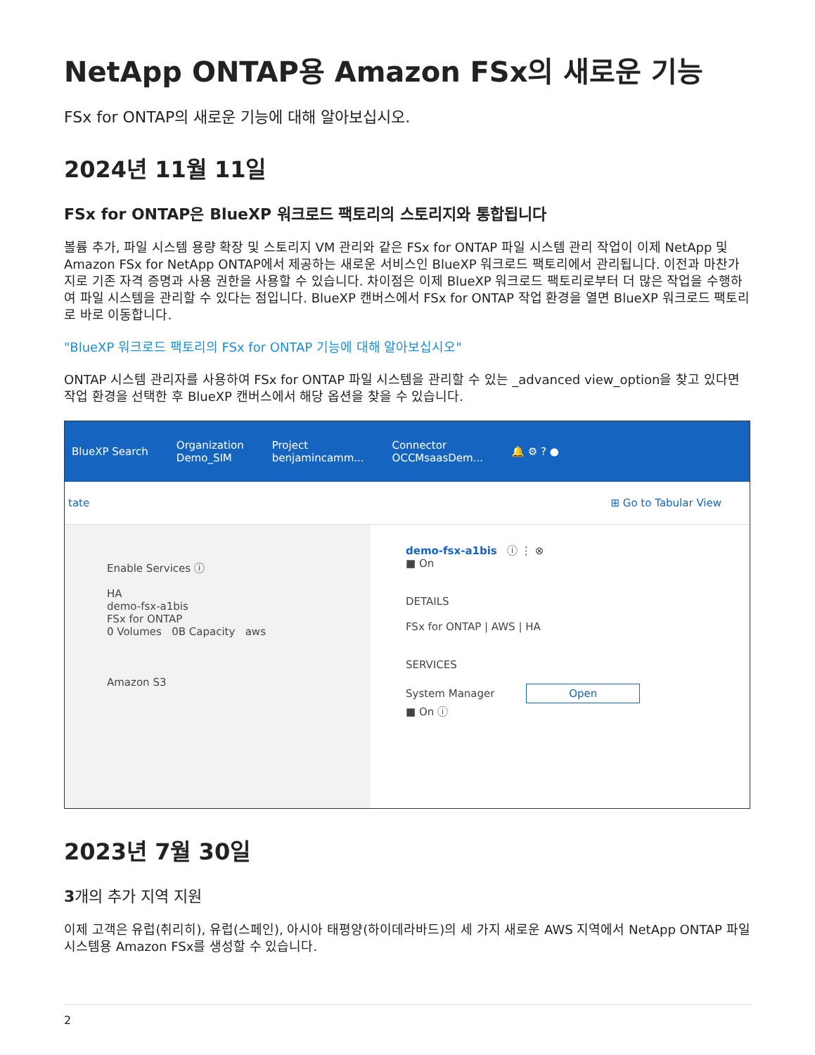NetApp ONTAP용 Amazon FSx의 새로운 기능
FSx for ONTAP의 새로운 기능에 대해 알아보십시오.
2024년 11월 11일
FSx for ONTAP은 BlueXP 워크로드 팩토리의 스토리지와 통합됩니다
볼륨 추가, 파일 시스템 용량 확장 및 스토리지 VM 관리와 같은 FSx for ONTAP 파일 시스템 관리 작업이 이제 NetApp 및 Amazon FSx for NetApp ONTAP에서 제공하는 새로운 서비스인 BlueXP 워크로드 팩토리에서 관리됩니다. 이전과 마찬가지로 기존 자격 증명과 사용 권한을 사용할 수 있습니다. 차이점은 이제 BlueXP 워크로드 팩토리로부터 더 많은 작업을 수행하여 파일 시스템을 관리할 수 있다는 점입니다. BlueXP 캔버스에서 FSx for ONTAP 작업 환경을 열면 BlueXP 워크로드 팩토리로 바로 이동합니다.
"BlueXP 워크로드 팩토리의 FSx for ONTAP 기능에 대해 알아보십시오"
ONTAP 시스템 관리자를 사용하여 FSx for ONTAP 파일 시스템을 관리할 수 있는 _advanced view_option을 찾고 있다면 작업 환경을 선택한 후 BlueXP 캔버스에서 해당 옵션을 찾을 수 있습니다.
BlueXP Search
Organization
Demo_SIM
Project
benjamincamm...
Connector
OCCMsaasDem...
🔔 ⚙ ? ●
tate ⊞ Go to Tabular View
Enable Services ⓘ
HA
demo-fsx-a1bis
FSx for ONTAP
0 Volumes 0B Capacity aws
Amazon S3
demo-fsx-a1bis ⓘ ⋮ ⊗
■ On
DETAILS
FSx for ONTAP | AWS | HA
SERVICES
System Manager Open
■ On ⓘ
2023년 7월 30일
3개의 추가 지역 지원
이제 고객은 유럽(취리히), 유럽(스페인), 아시아 태평양(하이데라바드)의 세 가지 새로운 AWS 지역에서 NetApp ONTAP 파일 시스템용 Amazon FSx를 생성할 수 있습니다.
2